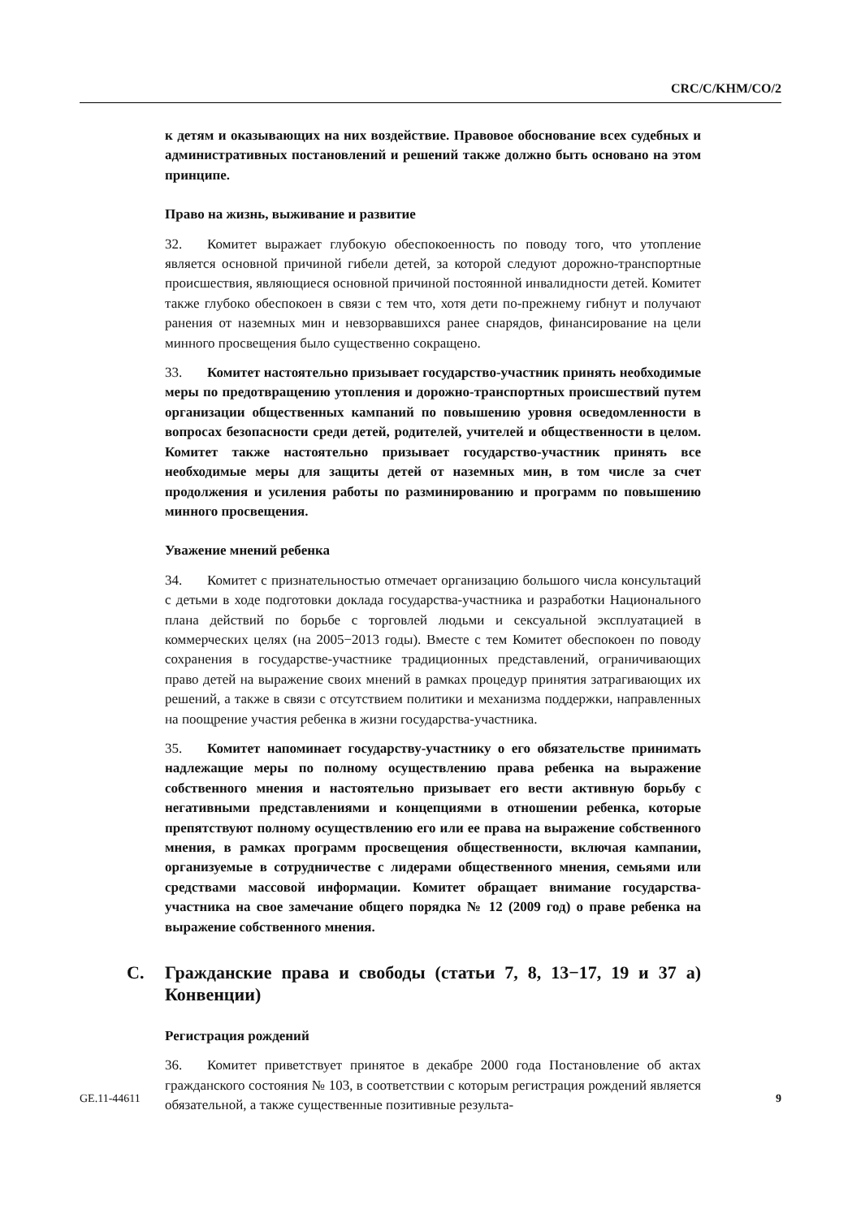CRC/C/KHM/CO/2
к детям и оказывающих на них воздействие. Правовое обоснование всех судебных и административных постановлений и решений также должно быть основано на этом принципе.
Право на жизнь, выживание и развитие
32. Комитет выражает глубокую обеспокоенность по поводу того, что утопление является основной причиной гибели детей, за которой следуют дорожно-транспортные происшествия, являющиеся основной причиной постоянной инвалидности детей. Комитет также глубоко обеспокоен в связи с тем что, хотя дети по-прежнему гибнут и получают ранения от наземных мин и невзорвавшихся ранее снарядов, финансирование на цели минного просвещения было существенно сокращено.
33. Комитет настоятельно призывает государство-участник принять необходимые меры по предотвращению утопления и дорожно-транспортных происшествий путем организации общественных кампаний по повышению уровня осведомленности в вопросах безопасности среди детей, родителей, учителей и общественности в целом. Комитет также настоятельно призывает государство-участник принять все необходимые меры для защиты детей от наземных мин, в том числе за счет продолжения и усиления работы по разминированию и программ по повышению минного просвещения.
Уважение мнений ребенка
34. Комитет с признательностью отмечает организацию большого числа консультаций с детьми в ходе подготовки доклада государства-участника и разработки Национального плана действий по борьбе с торговлей людьми и сексуальной эксплуатацией в коммерческих целях (на 2005−2013 годы). Вместе с тем Комитет обеспокоен по поводу сохранения в государстве-участнике традиционных представлений, ограничивающих право детей на выражение своих мнений в рамках процедур принятия затрагивающих их решений, а также в связи с отсутствием политики и механизма поддержки, направленных на поощрение участия ребенка в жизни государства-участника.
35. Комитет напоминает государству-участнику о его обязательстве принимать надлежащие меры по полному осуществлению права ребенка на выражение собственного мнения и настоятельно призывает его вести активную борьбу с негативными представлениями и концепциями в отношении ребенка, которые препятствуют полному осуществлению его или ее права на выражение собственного мнения, в рамках программ просвещения общественности, включая кампании, организуемые в сотрудничестве с лидерами общественного мнения, семьями или средствами массовой информации. Комитет обращает внимание государства-участника на свое замечание общего порядка № 12 (2009 год) о праве ребенка на выражение собственного мнения.
C. Гражданские права и свободы (статьи 7, 8, 13−17, 19 и 37 а) Конвенции)
Регистрация рождений
36. Комитет приветствует принятое в декабре 2000 года Постановление об актах гражданского состояния № 103, в соответствии с которым регистрация рождений является обязательной, а также существенные позитивные результа-
GE.11-44611 9